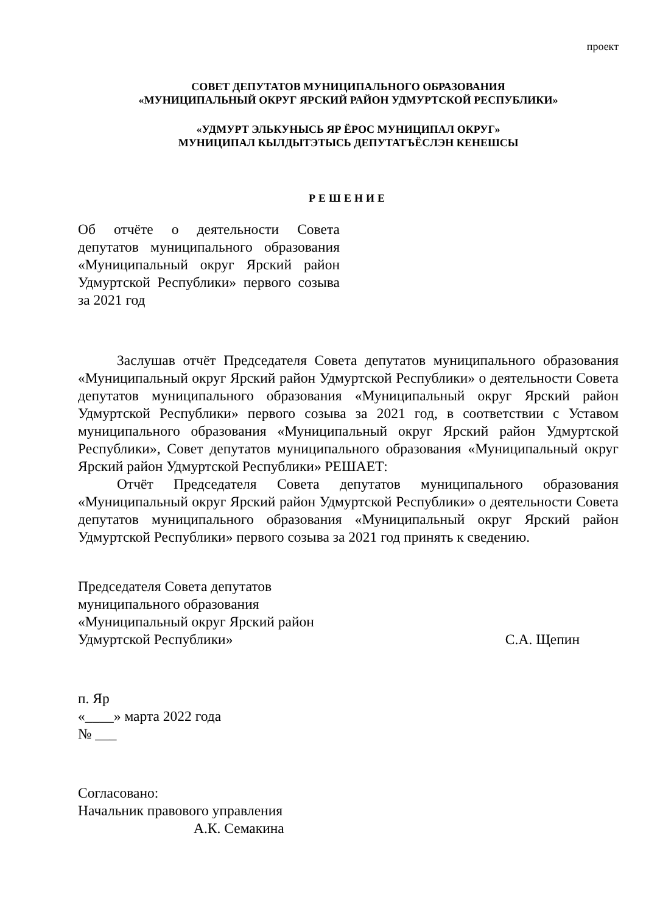проект
СОВЕТ ДЕПУТАТОВ МУНИЦИПАЛЬНОГО ОБРАЗОВАНИЯ
«МУНИЦИПАЛЬНЫЙ ОКРУГ ЯРСКИЙ РАЙОН УДМУРТСКОЙ РЕСПУБЛИКИ»
«УДМУРТ ЭЛЬКУНЫСЬ ЯР ЁРОС МУНИЦИПАЛ ОКРУГ»
МУНИЦИПАЛ КЫЛДЫТЭТЫСЬ ДЕПУТАТЪЁСЛЭН КЕНЕШСЫ
РЕШЕНИЕ
Об отчёте о деятельности Совета депутатов муниципального образования «Муниципальный округ Ярский район Удмуртской Республики» первого созыва за 2021 год
Заслушав отчёт Председателя Совета депутатов муниципального образования «Муниципальный округ Ярский район Удмуртской Республики» о деятельности Совета депутатов муниципального образования «Муниципальный округ Ярский район Удмуртской Республики» первого созыва за 2021 год, в соответствии с Уставом муниципального образования «Муниципальный округ Ярский район Удмуртской Республики», Совет депутатов муниципального образования «Муниципальный округ Ярский район Удмуртской Республики» РЕШАЕТ:
Отчёт Председателя Совета депутатов муниципального образования «Муниципальный округ Ярский район Удмуртской Республики» о деятельности Совета депутатов муниципального образования «Муниципальный округ Ярский район Удмуртской Республики» первого созыва за 2021 год принять к сведению.
Председателя Совета депутатов
муниципального образования
«Муниципальный округ Ярский район
Удмуртской Республики»
С.А. Щепин
п. Яр
«____» марта 2022 года
№ ___
Согласовано:
Начальник правового управления
А.К. Семакина